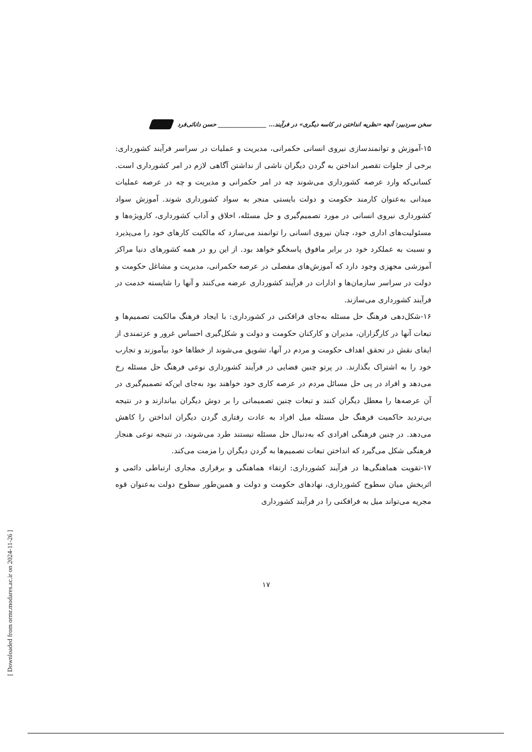سخن سردبیر: آنچه «نظریه انداختن در کاسه دیگری» در فرآیند... ________________ حسن دانائی‌فرد
۱۵-آموزش و توانمندسازی نیروی انسانی حکمرانی، مدیریت و عملیات در سراسر فرآیند کشورداری: برخی از جلوات تقصیر انداختن به گردن دیگران ناشی از نداشتن آگاهی لازم در امر کشورداری است. کسانی‌که وارد عرصه کشورداری می‌شوند چه در امر حکمرانی و مدیریت و چه در عرصه عملیات میدانی به‌عنوان کارمند حکومت و دولت بایستی منجر به سواد کشورداری شوند. آموزش سواد کشورداری نیروی انسانی در مورد تصمیم‌گیری و حل مسئله، اخلاق و آداب کشورداری، کارویژه‌ها و مسئولیت‌های اداری خود، چنان نیروی انسانی را توانمند می‌سازد که مالکیت کارهای خود را می‌پذیرد و نسبت به عملکرد خود در برابر مافوق پاسخگو خواهد بود. از این رو در همه کشورهای دنیا مراکز آموزشی مجهزی وجود دارد که آموزش‌های مفصلی در عرصه حکمرانی، مدیریت و مشاغل حکومت و دولت در سراسر سازمان‌ها و ادارات در فرآیند کشورداری عرضه می‌کنند و آنها را شایسته خدمت در فرآیند کشورداری می‌سازند.
۱۶-شکل‌دهی فرهنگ حل مسئله به‌جای فرافکنی در کشورداری: با ایجاد فرهنگ مالکیت تصمیم‌ها و تبعات آنها در کارگزاران، مدیران و کارکنان حکومت و دولت و شکل‌گیری احساس غرور و عزتمندی از ایفای نقش در تحقق اهداف حکومت و مردم در آنها، تشویق می‌شوند از خطاها خود بیآموزند و تجارب خود را به اشتراک بگذارند. در پرتو چنین فضایی در فرآیند کشورداری نوعی فرهنگ حل مسئله رخ می‌دهد و افراد در پی حل مسائل مردم در عرصه کاری خود خواهند بود به‌جای این‌که تصمیم‌گیری در آن عرصه‌ها را معطل دیگران کنند و تبعات چنین تصمیماتی را بر دوش دیگران بیاندازند و در نتیجه بی‌تردید حاکمیت فرهنگ حل مسئله میل افراد به عادت رفتاری گردن دیگران انداختن را کاهش می‌دهد. در چنین فرهنگی افرادی که به‌دنبال حل مسئله نیستند طرد می‌شوند، در نتیجه نوعی هنجار فرهنگی شکل می‌گیرد که انداختن تبعات تصمیم‌ها به گردن دیگران را مزمت می‌کند.
۱۷-تقویت هماهنگی‌ها در فرآیند کشورداری: ارتقاء هماهنگی و برقراری مجاری ارتباطی دائمی و اثربخش میان سطوح کشورداری، نهادهای حکومت و دولت و همین‌طور سطوح دولت به‌عنوان قوه مجریه می‌تواند میل به فرافکنی را در فرآیند کشورداری
۱۷
[ Downloaded from ormr.modares.ac.ir on 2024-11-26 ]